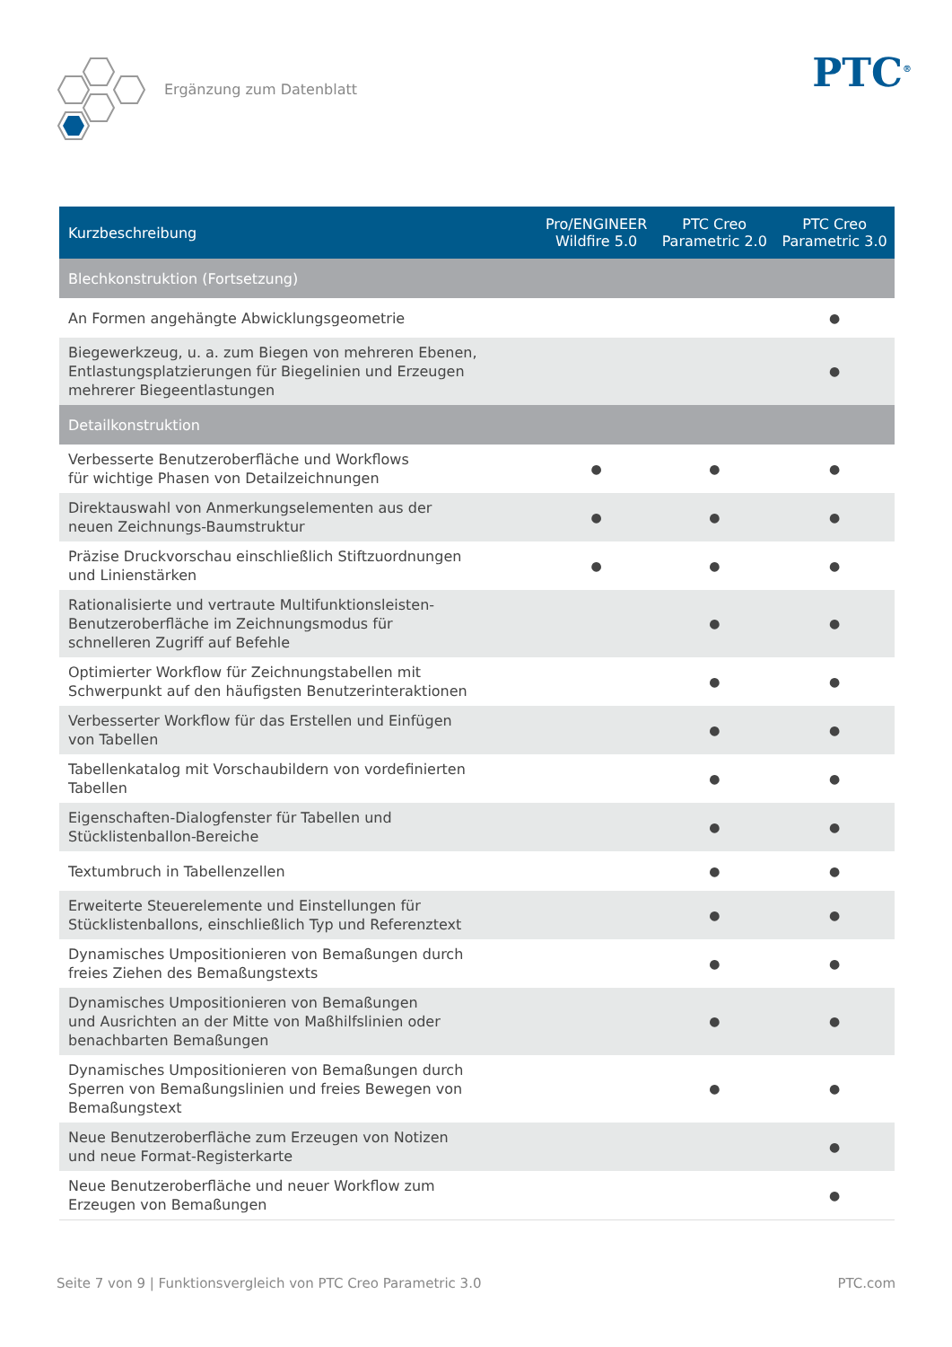Ergänzung zum Datenblatt PTC<sup>®</sup>
| Kurzbeschreibung | Pro/ENGINEER Wildfire 5.0 | PTC Creo Parametric 2.0 | PTC Creo Parametric 3.0 |
| --- | --- | --- | --- |
| Blechkonstruktion (Fortsetzung) | | | |
| An Formen angehängte Abwicklungsgeometrie | | | ● |
| Biegewerkzeug, u. a. zum Biegen von mehreren Ebenen, Entlastungsplatzierungen für Biegelinien und Erzeugen mehrerer Biegeentlastungen | | | ● |
| Detailkonstruktion | | | |
| Verbesserte Benutzeroberfläche und Workflows für wichtige Phasen von Detailzeichnungen | ● | ● | ● |
| Direktauswahl von Anmerkungselementen aus der neuen Zeichnungs-Baumstruktur | ● | ● | ● |
| Präzise Druckvorschau einschließlich Stiftzuordnungen und Linienstärken | ● | ● | ● |
| Rationalisierte und vertraute Multifunktionsleisten- Benutzeroberfläche im Zeichnungsmodus für schnelleren Zugriff auf Befehle | | ● | ● |
| Optimierter Workflow für Zeichnungstabellen mit Schwerpunkt auf den häufigsten Benutzerinteraktionen | | ● | ● |
| Verbesserter Workflow für das Erstellen und Einfügen von Tabellen | | ● | ● |
| Tabellenkatalog mit Vorschaubildern von vordefinierten Tabellen | | ● | ● |
| Eigenschaften-Dialogfenster für Tabellen und Stücklistenballon-Bereiche | | ● | ● |
| Textumbruch in Tabellenzellen | | ● | ● |
| Erweiterte Steuerelemente und Einstellungen für Stücklistenballons, einschließlich Typ und Referenztext | | ● | ● |
| Dynamisches Umpositionieren von Bemaßungen durch freies Ziehen des Bemaßungstexts | | ● | ● |
| Dynamisches Umpositionieren von Bemaßungen und Ausrichten an der Mitte von Maßhilfslinien oder benachbarten Bemaßungen | | ● | ● |
| Dynamisches Umpositionieren von Bemaßungen durch Sperren von Bemaßungslinien und freies Bewegen von Bemaßungstext | | ● | ● |
| Neue Benutzeroberfläche zum Erzeugen von Notizen und neue Format-Registerkarte | | | ● |
| Neue Benutzeroberfläche und neuer Workflow zum Erzeugen von Bemaßungen | | | ● |
Seite 7 von 9 | Funktionsvergleich von PTC Creo Parametric 3.0 PTC.com